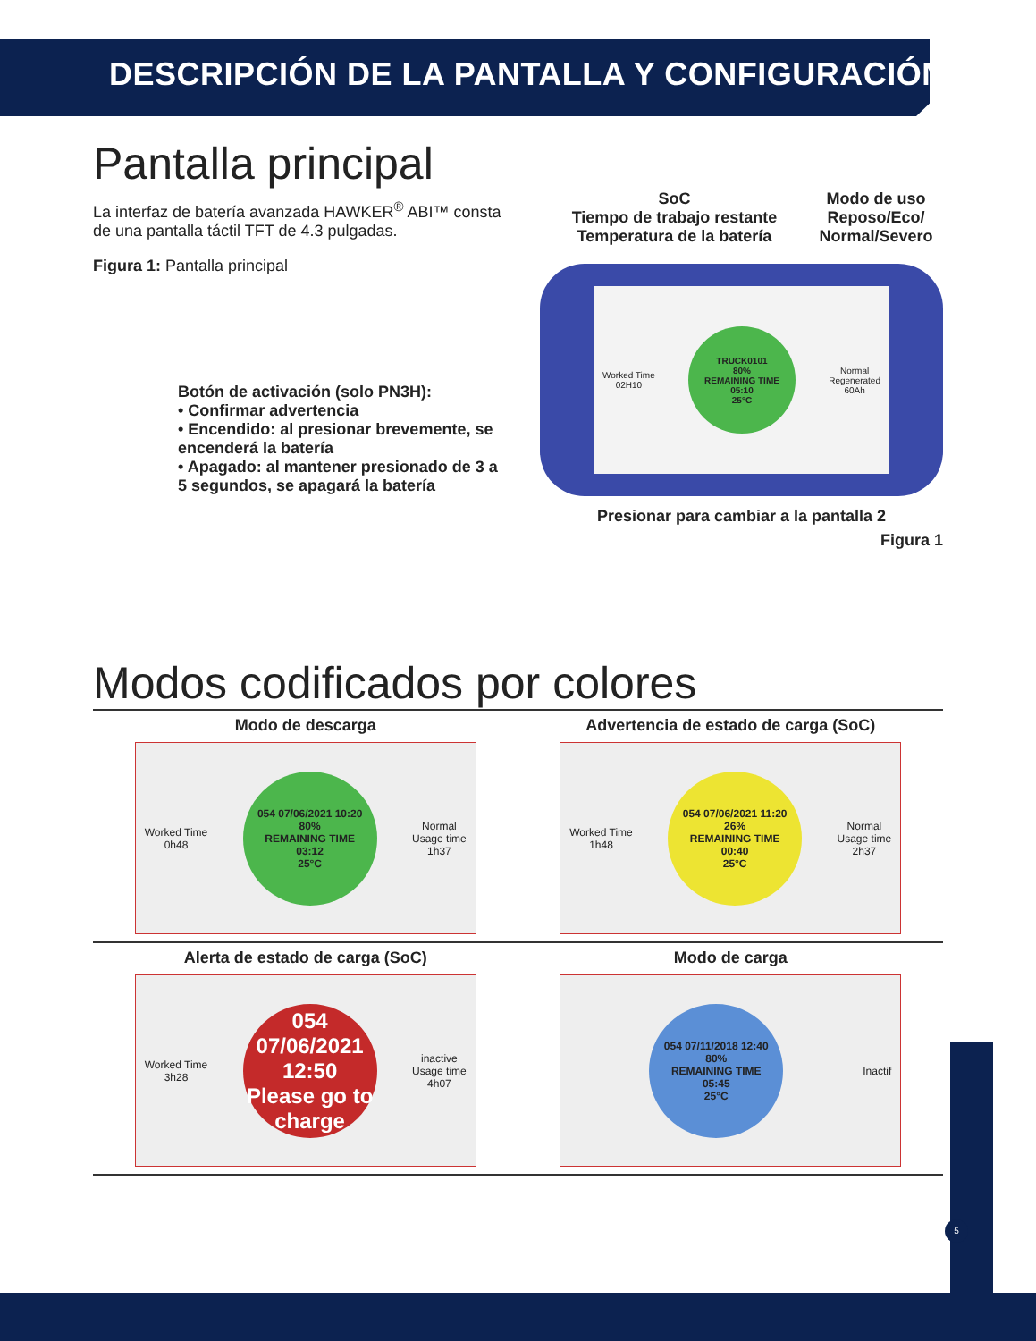DESCRIPCIÓN DE LA PANTALLA Y CONFIGURACIÓN
Pantalla principal
La interfaz de batería avanzada HAWKER<sup>®</sup> ABI™ consta de una pantalla táctil TFT de 4.3 pulgadas.
Figura 1: Pantalla principal
Botón de activación (solo PN3H):
• Confirmar advertencia
• Encendido: al presionar brevemente, se encenderá la batería
• Apagado: al mantener presionado de 3 a 5 segundos, se apagará la batería
SoC
Tiempo de trabajo restante
Temperatura de la batería
Modo de uso
Reposo/Eco/
Normal/Severo
Worked Time
02H10
TRUCK0101
80%
REMAINING TIME
05:10
25°C
Normal
Regenerated
60Ah
Presionar para cambiar a la pantalla 2
Figura 1
Modos codificados por colores
Modo de descarga
Worked Time
0h48
054 07/06/2021 10:20
80%
REMAINING TIME
03:12
25°C
Normal
Usage time
1h37
Advertencia de estado de carga (SoC)
Worked Time
1h48
054 07/06/2021 11:20
26%
REMAINING TIME
00:40
25°C
Normal
Usage time
2h37
Alerta de estado de carga (SoC)
Worked Time
3h28
054 07/06/2021 12:50
Please go to charge
inactive
Usage time
4h07
Modo de carga
054 07/11/2018 12:40
80%
REMAINING TIME
05:45
25°C
Inactif
5